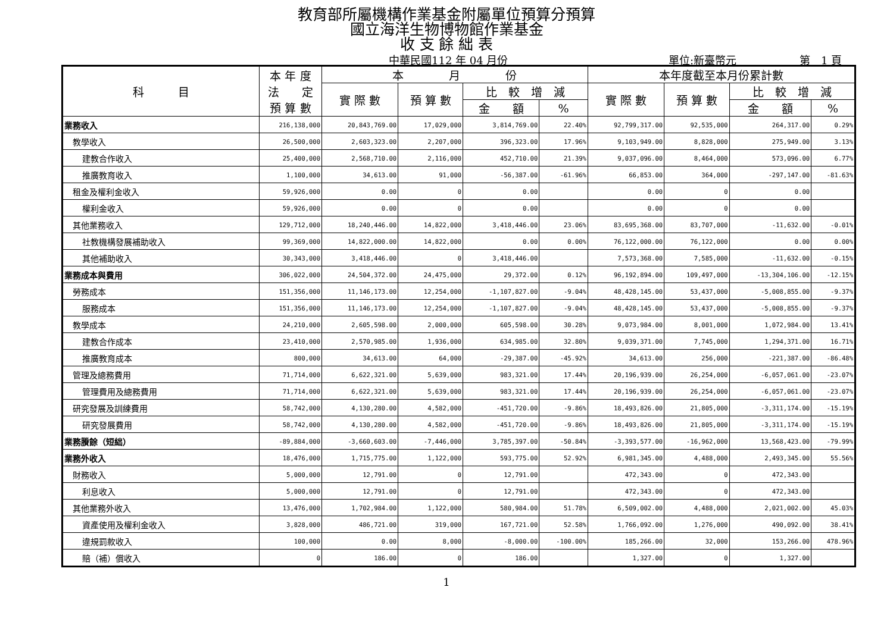教育部所屬機構作業基金附屬單位預算分預算
國立海洋生物博物館作業基金
收 支 餘 絀 表
中華民國112 年 04 月份 單位:新臺幣元 第　1 頁
| 科 目 | 本 年 度 法 定 預 算 數 | 本 月 份 | | | | 本年度截至本月份累計數 | | | |
| --- | --- | --- | --- | --- | --- | --- | --- | --- | --- |
| | | 實 際 數 | 預 算 數 | 比 較 增 減 | | 實 際 數 | 預 算 數 | 比 較 增 減 | |
| | | | | 金 額 | % | | | 金 額 | % |
| 業務收入 | 216,138,000 | 20,843,769.00 | 17,029,000 | 3,814,769.00 | 22.40% | 92,799,317.00 | 92,535,000 | 264,317.00 | 0.29% |
| 教學收入 | 26,500,000 | 2,603,323.00 | 2,207,000 | 396,323.00 | 17.96% | 9,103,949.00 | 8,828,000 | 275,949.00 | 3.13% |
| 建教合作收入 | 25,400,000 | 2,568,710.00 | 2,116,000 | 452,710.00 | 21.39% | 9,037,096.00 | 8,464,000 | 573,096.00 | 6.77% |
| 推廣教育收入 | 1,100,000 | 34,613.00 | 91,000 | -56,387.00 | -61.96% | 66,853.00 | 364,000 | -297,147.00 | -81.63% |
| 租金及權利金收入 | 59,926,000 | 0.00 | 0 | 0.00 | | 0.00 | 0 | 0.00 | |
| 權利金收入 | 59,926,000 | 0.00 | 0 | 0.00 | | 0.00 | 0 | 0.00 | |
| 其他業務收入 | 129,712,000 | 18,240,446.00 | 14,822,000 | 3,418,446.00 | 23.06% | 83,695,368.00 | 83,707,000 | -11,632.00 | -0.01% |
| 社教機構發展補助收入 | 99,369,000 | 14,822,000.00 | 14,822,000 | 0.00 | 0.00% | 76,122,000.00 | 76,122,000 | 0.00 | 0.00% |
| 其他補助收入 | 30,343,000 | 3,418,446.00 | 0 | 3,418,446.00 | | 7,573,368.00 | 7,585,000 | -11,632.00 | -0.15% |
| 業務成本與費用 | 306,022,000 | 24,504,372.00 | 24,475,000 | 29,372.00 | 0.12% | 96,192,894.00 | 109,497,000 | -13,304,106.00 | -12.15% |
| 勞務成本 | 151,356,000 | 11,146,173.00 | 12,254,000 | -1,107,827.00 | -9.04% | 48,428,145.00 | 53,437,000 | -5,008,855.00 | -9.37% |
| 服務成本 | 151,356,000 | 11,146,173.00 | 12,254,000 | -1,107,827.00 | -9.04% | 48,428,145.00 | 53,437,000 | -5,008,855.00 | -9.37% |
| 教學成本 | 24,210,000 | 2,605,598.00 | 2,000,000 | 605,598.00 | 30.28% | 9,073,984.00 | 8,001,000 | 1,072,984.00 | 13.41% |
| 建教合作成本 | 23,410,000 | 2,570,985.00 | 1,936,000 | 634,985.00 | 32.80% | 9,039,371.00 | 7,745,000 | 1,294,371.00 | 16.71% |
| 推廣教育成本 | 800,000 | 34,613.00 | 64,000 | -29,387.00 | -45.92% | 34,613.00 | 256,000 | -221,387.00 | -86.48% |
| 管理及總務費用 | 71,714,000 | 6,622,321.00 | 5,639,000 | 983,321.00 | 17.44% | 20,196,939.00 | 26,254,000 | -6,057,061.00 | -23.07% |
| 管理費用及總務費用 | 71,714,000 | 6,622,321.00 | 5,639,000 | 983,321.00 | 17.44% | 20,196,939.00 | 26,254,000 | -6,057,061.00 | -23.07% |
| 研究發展及訓練費用 | 58,742,000 | 4,130,280.00 | 4,582,000 | -451,720.00 | -9.86% | 18,493,826.00 | 21,805,000 | -3,311,174.00 | -15.19% |
| 研究發展費用 | 58,742,000 | 4,130,280.00 | 4,582,000 | -451,720.00 | -9.86% | 18,493,826.00 | 21,805,000 | -3,311,174.00 | -15.19% |
| 業務賸餘（短絀） | -89,884,000 | -3,660,603.00 | -7,446,000 | 3,785,397.00 | -50.84% | -3,393,577.00 | -16,962,000 | 13,568,423.00 | -79.99% |
| 業務外收入 | 18,476,000 | 1,715,775.00 | 1,122,000 | 593,775.00 | 52.92% | 6,981,345.00 | 4,488,000 | 2,493,345.00 | 55.56% |
| 財務收入 | 5,000,000 | 12,791.00 | 0 | 12,791.00 | | 472,343.00 | 0 | 472,343.00 | |
| 利息收入 | 5,000,000 | 12,791.00 | 0 | 12,791.00 | | 472,343.00 | 0 | 472,343.00 | |
| 其他業務外收入 | 13,476,000 | 1,702,984.00 | 1,122,000 | 580,984.00 | 51.78% | 6,509,002.00 | 4,488,000 | 2,021,002.00 | 45.03% |
| 資產使用及權利金收入 | 3,828,000 | 486,721.00 | 319,000 | 167,721.00 | 52.58% | 1,766,092.00 | 1,276,000 | 490,092.00 | 38.41% |
| 違規罰款收入 | 100,000 | 0.00 | 8,000 | -8,000.00 | -100.00% | 185,266.00 | 32,000 | 153,266.00 | 478.96% |
| 賠（補）償收入 | 0 | 186.00 | 0 | 186.00 | | 1,327.00 | 0 | 1,327.00 | |
1